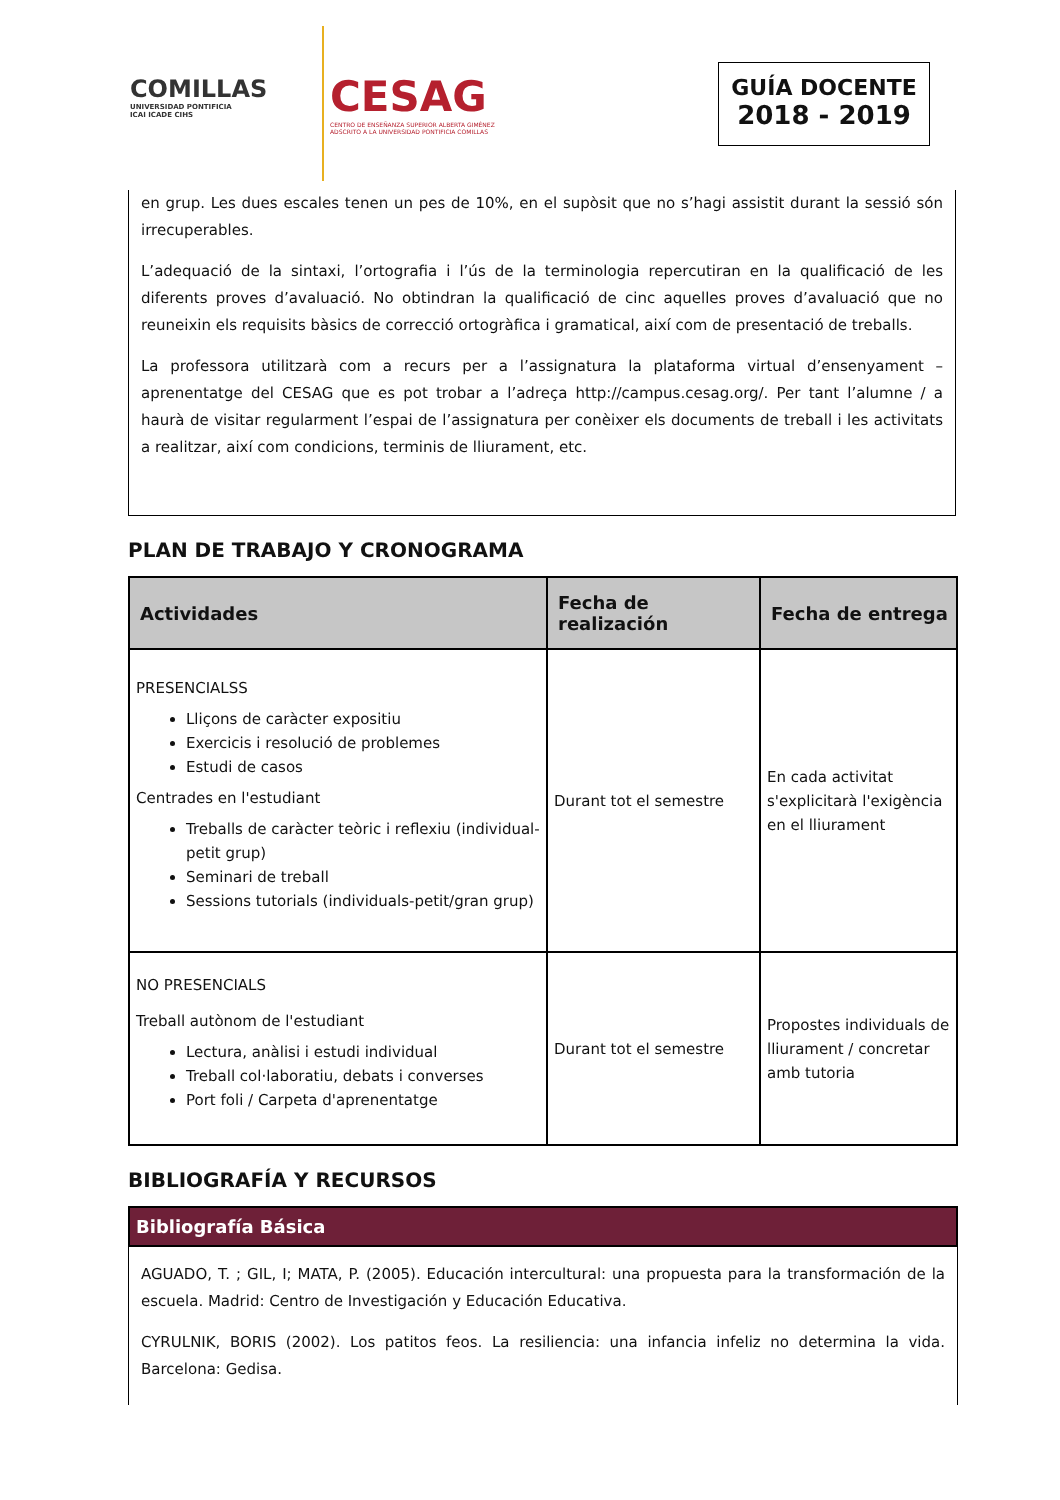COMILLAS
UNIVERSIDAD PONTIFICIA
ICAI ICADE CIHS
CESAG
CENTRO DE ENSEÑANZA SUPERIOR ALBERTA GIMÉNEZ
ADSCRITO A LA UNIVERSIDAD PONTIFICIA COMILLAS
GUÍA DOCENTE
2018 - 2019
en grup. Les dues escales tenen un pes de 10%, en el supòsit que no s’hagi assistit durant la sessió són irrecuperables.
L’adequació de la sintaxi, l’ortografia i l’ús de la terminologia repercutiran en la qualificació de les diferents proves d’avaluació. No obtindran la qualificació de cinc aquelles proves d’avaluació que no reuneixin els requisits bàsics de correcció ortogràfica i gramatical, així com de presentació de treballs.
La professora utilitzarà com a recurs per a l’assignatura la plataforma virtual d’ensenyament – aprenentatge del CESAG que es pot trobar a l’adreça http://campus.cesag.org/. Per tant l’alumne / a haurà de visitar regularment l’espai de l’assignatura per conèixer els documents de treball i les activitats a realitzar, així com condicions, terminis de lliurament, etc.
PLAN DE TRABAJO Y CRONOGRAMA
| Actividades | Fecha de realización | Fecha de entrega |
| --- | --- | --- |
| PRESENCIALSS Lliçons de caràcter expositiu Exercicis i resolució de problemes Estudi de casos Centrades en l'estudiant Treballs de caràcter teòric i reflexiu (individual-petit grup) Seminari de treball Sessions tutorials (individuals-petit/gran grup) | Durant tot el semestre | En cada activitat s'explicitarà l'exigència en el lliurament |
| NO PRESENCIALS Treball autònom de l'estudiant Lectura, anàlisi i estudi individual Treball col·laboratiu, debats i converses Port foli / Carpeta d'aprenentatge | Durant tot el semestre | Propostes individuals de lliurament / concretar amb tutoria |
BIBLIOGRAFÍA Y RECURSOS
Bibliografía Básica
AGUADO, T. ; GIL, I; MATA, P. (2005). Educación intercultural: una propuesta para la transformación de la escuela. Madrid: Centro de Investigación y Educación Educativa.
CYRULNIK, BORIS (2002). Los patitos feos. La resiliencia: una infancia infeliz no determina la vida. Barcelona: Gedisa.